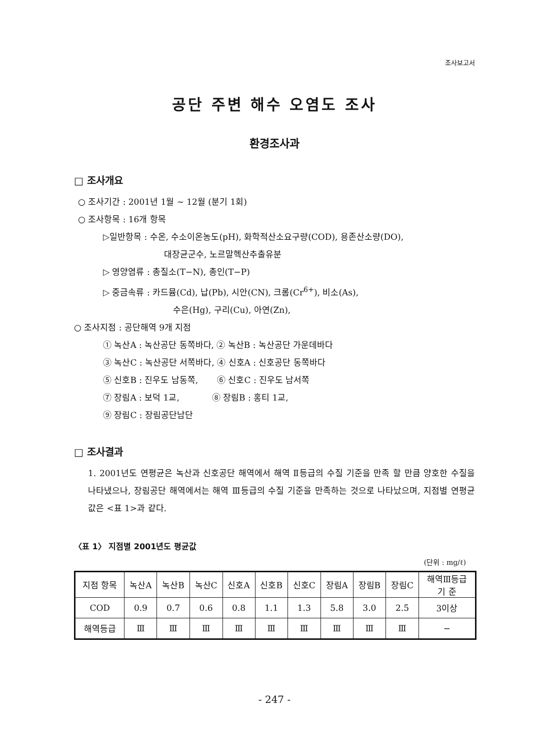조사보고서
공단 주변 해수 오염도 조사
환경조사과
□ 조사개요
○ 조사기간 : 2001년 1월 ~ 12월 (분기 1회)
○ 조사항목 : 16개 항목
▷일반항목 : 수온, 수소이온농도(pH), 화학적산소요구량(COD), 용존산소량(DO),
대장균군수, 노르말헥산추출유분
▷ 영양염류 : 총질소(T−N), 총인(T−P)
▷ 중금속류 : 카드뮴(Cd), 납(Pb), 시안(CN), 크롬(Cr<sup>6+</sup>), 비소(As),
수은(Hg), 구리(Cu), 아연(Zn),
○ 조사지점 : 공단해역 9개 지점
① 녹산A : 녹산공단 동쪽바다, ② 녹산B : 녹산공단 가운데바다
③ 녹산C : 녹산공단 서쪽바다, ④ 신호A : 신호공단 동쪽바다
⑤ 신호B : 진우도 남동쪽, ⑥ 신호C : 진우도 남서쪽
⑦ 장림A : 보덕 1교, ⑧ 장림B : 홍티 1교,
⑨ 장림C : 장림공단남단
□ 조사결과
1. 2001년도 연평균은 녹산과 신호공단 해역에서 해역 Ⅱ등급의 수질 기준을 만족 할 만큼 양호한 수질을 나타냈으나, 장림공단 해역에서는 해역 Ⅲ등급의 수질 기준을 만족하는 것으로 나타났으며, 지점별 연평균 값은 <표 1>과 같다.
〈표 1〉 지점별 2001년도 평균값
(단위 : mg/ℓ)
| 지점 항목 | 녹산A | 녹산B | 녹산C | 신호A | 신호B | 신호C | 장림A | 장림B | 장림C | 해역Ⅲ등급 기 준 |
| --- | --- | --- | --- | --- | --- | --- | --- | --- | --- | --- |
| COD | 0.9 | 0.7 | 0.6 | 0.8 | 1.1 | 1.3 | 5.8 | 3.0 | 2.5 | 3이상 |
| 해역등급 | Ⅲ | Ⅲ | Ⅲ | Ⅲ | Ⅲ | Ⅲ | Ⅲ | Ⅲ | Ⅲ | − |
- 247 -